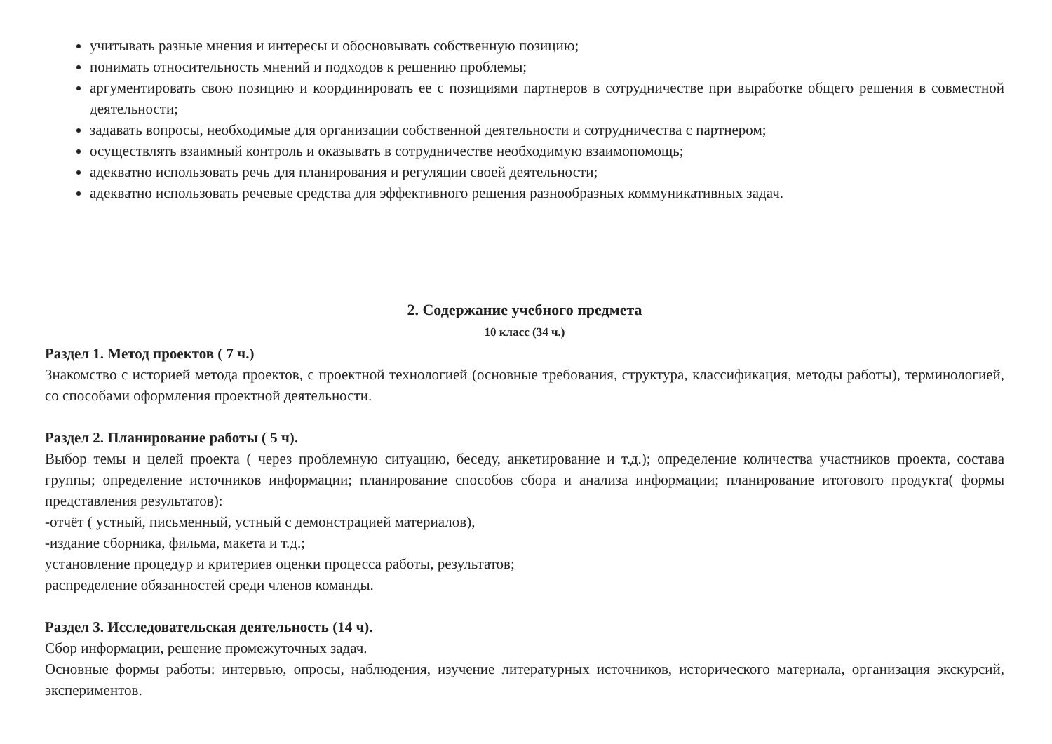учитывать разные мнения и интересы и обосновывать собственную позицию;
понимать относительность мнений и подходов к решению проблемы;
аргументировать свою позицию и координировать ее с позициями партнеров в сотрудничестве при выработке общего решения в совместной деятельности;
задавать вопросы, необходимые для организации собственной деятельности и сотрудничества с партнером;
осуществлять взаимный контроль и оказывать в сотрудничестве необходимую взаимопомощь;
адекватно использовать речь для планирования и регуляции своей деятельности;
адекватно использовать речевые средства для эффективного решения разнообразных коммуникативных задач.
2. Содержание учебного предмета
10 класс (34 ч.)
Раздел 1. Метод проектов ( 7 ч.)
Знакомство с историей метода проектов, с проектной технологией (основные требования, структура, классификация, методы работы), терминологией, со способами оформления проектной деятельности.
Раздел 2. Планирование работы ( 5 ч).
Выбор темы и целей проекта ( через проблемную ситуацию, беседу, анкетирование и т.д.); определение количества участников проекта, состава группы; определение источников информации; планирование способов сбора и анализа информации; планирование итогового продукта( формы представления результатов):
-отчёт ( устный, письменный, устный с демонстрацией материалов),
-издание сборника, фильма, макета и т.д.;
установление процедур и критериев оценки процесса работы, результатов;
распределение обязанностей среди членов команды.
Раздел 3. Исследовательская деятельность (14 ч).
Сбор информации, решение промежуточных задач.
Основные формы работы: интервью, опросы, наблюдения, изучение литературных источников, исторического материала, организация экскурсий, экспериментов.